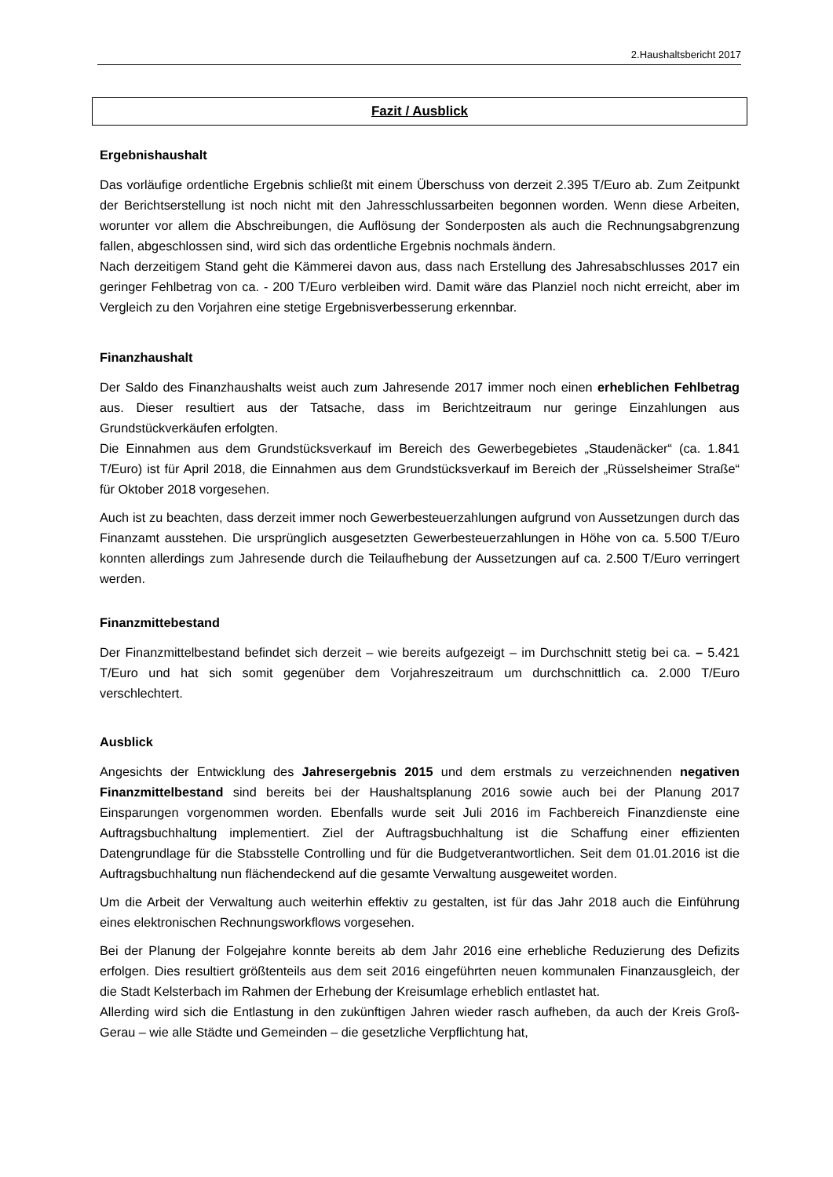2.Haushaltsbericht 2017
Fazit / Ausblick
Ergebnishaushalt
Das vorläufige ordentliche Ergebnis schließt mit einem Überschuss von derzeit 2.395 T/Euro ab. Zum Zeitpunkt der Berichtserstellung ist noch nicht mit den Jahresschlussarbeiten begonnen worden. Wenn diese Arbeiten, worunter vor allem die Abschreibungen, die Auflösung der Sonderposten als auch die Rechnungsabgrenzung fallen, abgeschlossen sind, wird sich das ordentliche Ergebnis nochmals ändern.
Nach derzeitigem Stand geht die Kämmerei davon aus, dass nach Erstellung des Jahresabschlusses 2017 ein geringer Fehlbetrag von ca. - 200 T/Euro verbleiben wird. Damit wäre das Planziel noch nicht erreicht, aber im Vergleich zu den Vorjahren eine stetige Ergebnisverbesserung erkennbar.
Finanzhaushalt
Der Saldo des Finanzhaushalts weist auch zum Jahresende 2017 immer noch einen erheblichen Fehlbetrag aus. Dieser resultiert aus der Tatsache, dass im Berichtzeitraum nur geringe Einzahlungen aus Grundstückverkäufen erfolgten.
Die Einnahmen aus dem Grundstücksverkauf im Bereich des Gewerbegebietes „Staudenäcker“ (ca. 1.841 T/Euro) ist für April 2018, die Einnahmen aus dem Grundstücksverkauf im Bereich der „Rüsselsheimer Straße“ für Oktober 2018 vorgesehen.
Auch ist zu beachten, dass derzeit immer noch Gewerbesteuerzahlungen aufgrund von Aussetzungen durch das Finanzamt ausstehen. Die ursprünglich ausgesetzten Gewerbesteuerzahlungen in Höhe von ca. 5.500 T/Euro konnten allerdings zum Jahresende durch die Teilaufhebung der Aussetzungen auf ca. 2.500 T/Euro verringert werden.
Finanzmittebestand
Der Finanzmittelbestand befindet sich derzeit – wie bereits aufgezeigt – im Durchschnitt stetig bei ca. – 5.421 T/Euro und hat sich somit gegenüber dem Vorjahreszeitraum um durchschnittlich ca. 2.000 T/Euro verschlechtert.
Ausblick
Angesichts der Entwicklung des Jahresergebnis 2015 und dem erstmals zu verzeichnenden negativen Finanzmittelbestand sind bereits bei der Haushaltsplanung 2016 sowie auch bei der Planung 2017 Einsparungen vorgenommen worden. Ebenfalls wurde seit Juli 2016 im Fachbereich Finanzdienste eine Auftragsbuchhaltung implementiert. Ziel der Auftragsbuchhaltung ist die Schaffung einer effizienten Datengrundlage für die Stabsstelle Controlling und für die Budgetverantwortlichen. Seit dem 01.01.2016 ist die Auftragsbuchhaltung nun flächendeckend auf die gesamte Verwaltung ausgeweitet worden.
Um die Arbeit der Verwaltung auch weiterhin effektiv zu gestalten, ist für das Jahr 2018 auch die Einführung eines elektronischen Rechnungsworkflows vorgesehen.
Bei der Planung der Folgejahre konnte bereits ab dem Jahr 2016 eine erhebliche Reduzierung des Defizits erfolgen. Dies resultiert größtenteils aus dem seit 2016 eingeführten neuen kommunalen Finanzausgleich, der die Stadt Kelsterbach im Rahmen der Erhebung der Kreisumlage erheblich entlastet hat.
Allerding wird sich die Entlastung in den zukünftigen Jahren wieder rasch aufheben, da auch der Kreis Groß-Gerau – wie alle Städte und Gemeinden – die gesetzliche Verpflichtung hat,